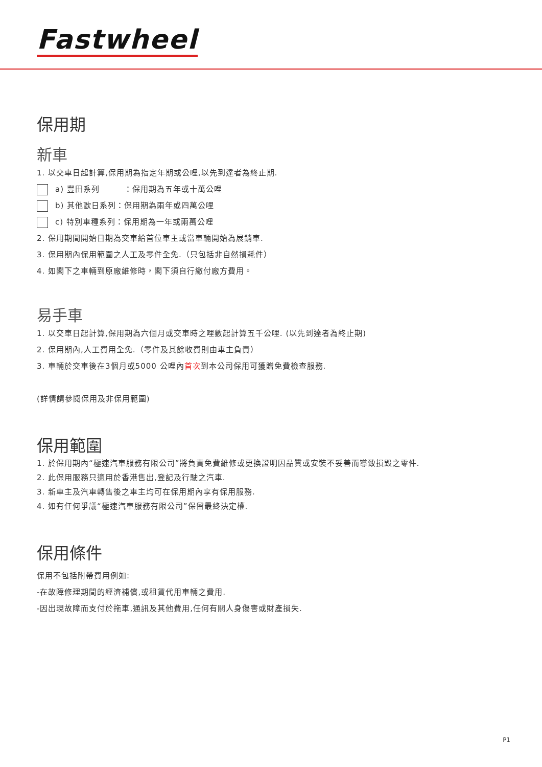Fastwheel
保用期
新車
1. 以交車日起計算,保用期為指定年期或公哩,以先到達者為終止期.
a) 豐田系列　　　：保用期為五年或十萬公哩
b) 其他歐日系列：保用期為兩年或四萬公哩
c) 特別車種系列：保用期為一年或兩萬公哩
2. 保用期間開始日期為交車給首位車主或當車輛開始為展銷車.
3. 保用期內保用範圍之人工及零件全免.（只包括非自然損耗件）
4. 如閣下之車輛到原廠維修時，閣下須自行繳付廠方費用。
易手車
1. 以交車日起計算,保用期為六個月或交車時之哩數起計算五千公哩. (以先到達者為終止期)
2. 保用期內,人工費用全免.（零件及其餘收費則由車主負責）
3. 車輛於交車後在3個月或5000 公哩內首次到本公司保用可獲贈免費檢查服務.
(詳情請參閱保用及非保用範圍)
保用範圍
1. 於保用期內“極速汽車服務有限公司”將負責免費維修或更換證明因品質或安裝不妥善而導致損毀之零件.
2. 此保用服務只適用於香港售出,登記及行駛之汽車.
3. 新車主及汽車轉售後之車主均可在保用期內享有保用服務.
4. 如有任何爭議“極速汽車服務有限公司”保留最終決定權.
保用條件
保用不包括附帶費用例如:
-在故障修理期間的經濟補償,或租賃代用車輛之費用.
-因出現故障而支付於拖車,通訊及其他費用,任何有關人身傷害或財產損失.
P1